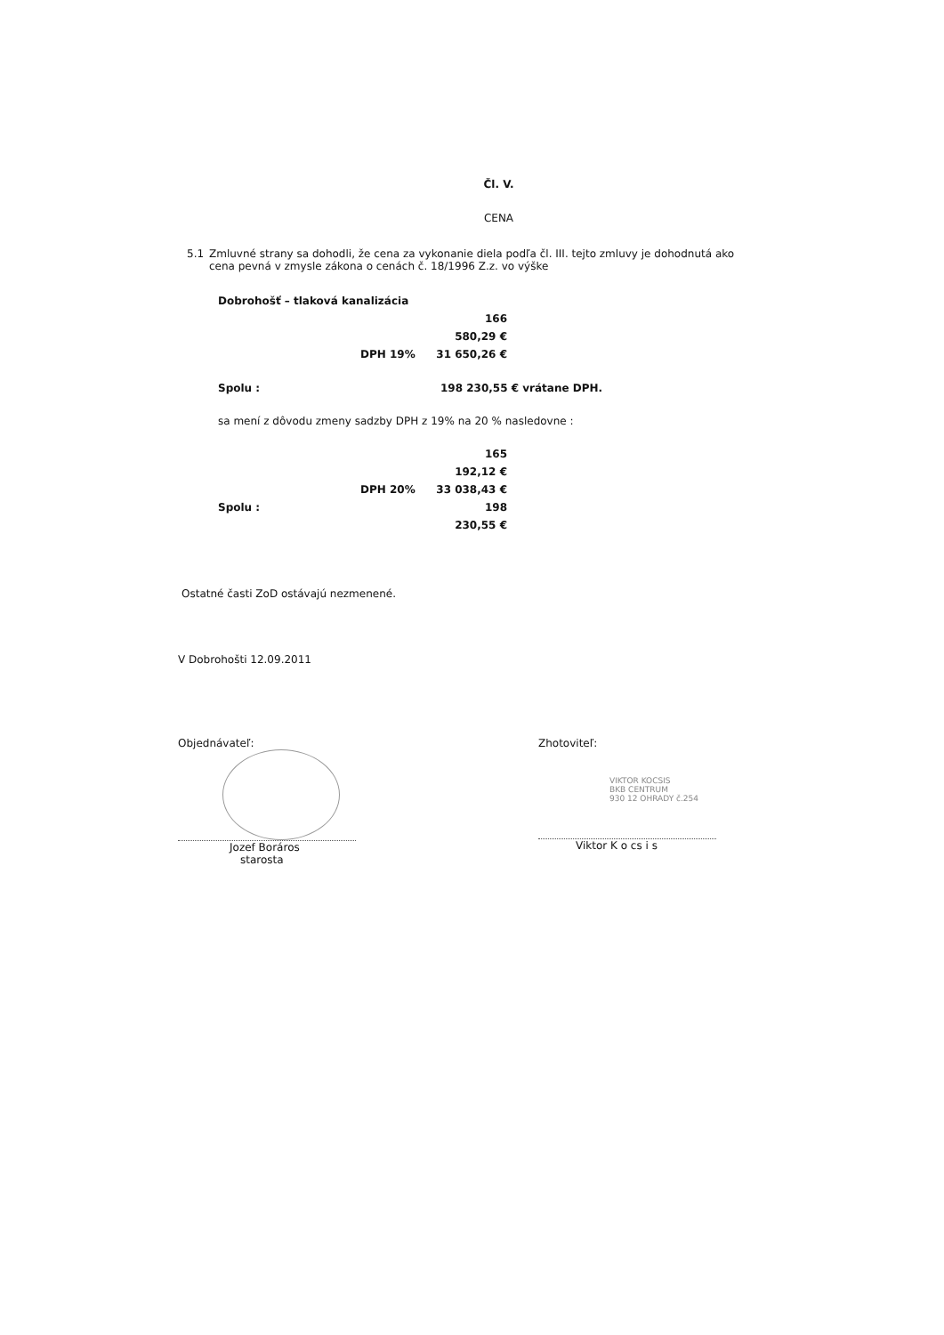Čl. V.
CENA
5.1 Zmluvné strany sa dohodli, že cena za vykonanie diela podľa čl. III. tejto zmluvy je dohodnutá ako cena pevná v zmysle zákona o cenách č. 18/1996 Z.z. vo výške
Dobrohošť – tlaková kanalizácia
166 580,29 €
DPH 19% 31 650,26 €
Spolu : 198 230,55 € vrátane DPH.
sa mení z dôvodu zmeny sadzby DPH z 19% na 20 % nasledovne :
165 192,12 €
DPH 20% 33 038,43 €
Spolu : 198 230,55 €
Ostatné časti ZoD ostávajú nezmenené.
V Dobrohošti 12.09.2011
Objednávateľ:
Jozef Boráros
starosta
Zhotoviteľ:
VIKTOR KOCSIS
BKB CENTRUM
930 12 OHRADY č.254
Viktor K o cs i s